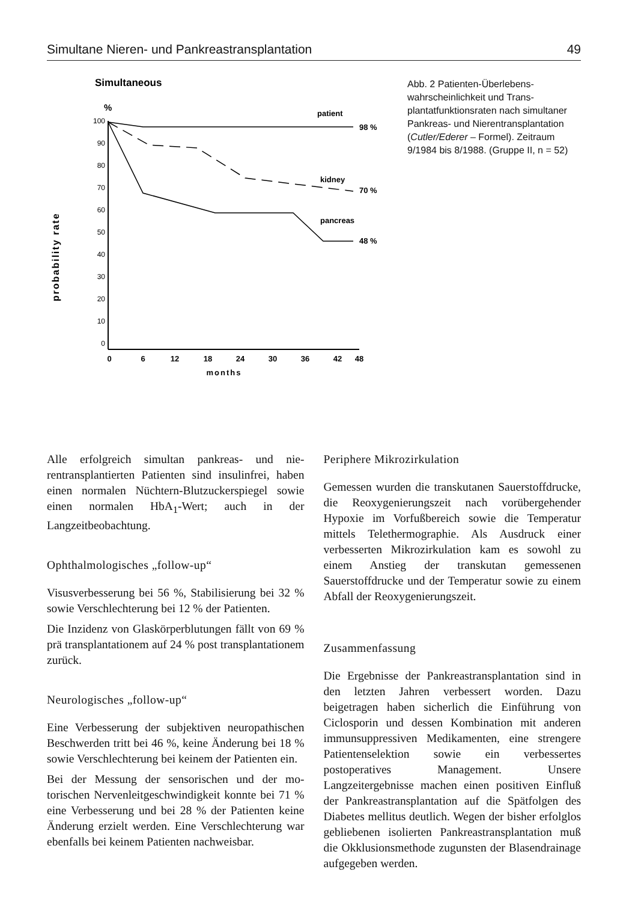Simultane Nieren- und Pankreastransplantation 49
Simultaneous
probability rate
%
100
90
80
70
60
50
40
30
20
10
0
0
6
12
18
24
30
36
42
48
months
patient
98 %
kidney
70 %
pancreas
48 %
Abb. 2 Patienten-Überlebens­wahrscheinlichkeit und Trans­plantatfunktionsraten nach si­multaner Pankreas- und Nieren­transplantation (Cutler/Ederer – Formel). Zeitraum 9/1984 bis 8/1988. (Gruppe II, n = 52)
Alle erfolgreich simultan pankreas- und nie­rentransplantierten Patienten sind insulinfrei, haben einen normalen Nüchtern-Blutzucker­spiegel sowie einen normalen HbA<sub>1</sub>-Wert; auch in der Langzeitbeobachtung.
Ophthalmologisches „follow-up“
Visusverbesserung bei 56 %, Stabilisierung bei 32 % sowie Verschlechterung bei 12 % der Pa­tienten.
Die Inzidenz von Glaskörperblutungen fällt von 69 % prä transplantationem auf 24 % post transplantationem zurück.
Neurologisches „follow-up“
Eine Verbesserung der subjektiven neuropathi­schen Beschwerden tritt bei 46 %, keine Ände­rung bei 18 % sowie Verschlechterung bei kei­nem der Patienten ein.
Bei der Messung der sensorischen und der mo­torischen Nervenleitgeschwindigkeit konnte bei 71 % eine Verbesserung und bei 28 % der Patienten keine Änderung erzielt werden. Eine Verschlechterung war ebenfalls bei keinem Pa­tienten nachweisbar.
Periphere Mikrozirkulation
Gemessen wurden die transkutanen Sauerstoff­drucke, die Reoxygenierungszeit nach vorüber­gehender Hypoxie im Vorfußbereich sowie die Temperatur mittels Telethermographie. Als Ausdruck einer verbesserten Mikrozirkulation kam es sowohl zu einem Anstieg der transku­tan gemessenen Sauerstoffdrucke und der Tem­peratur sowie zu einem Abfall der Reoxygenie­rungszeit.
Zusammenfassung
Die Ergebnisse der Pankreastransplantation sind in den letzten Jahren verbessert worden. Dazu beigetragen haben sicherlich die Einfüh­rung von Ciclosporin und dessen Kombination mit anderen immunsuppressiven Medikamen­ten, eine strengere Patientenselektion sowie ein verbessertes postoperatives Management. Un­sere Langzeitergebnisse machen einen positi­ven Einfluß der Pankreastransplantation auf die Spätfolgen des Diabetes mellitus deutlich. Wegen der bisher erfolglos gebliebenen isolier­ten Pankreastransplantation muß die Okklu­sionsmethode zugunsten der Blasendrainage aufgegeben werden.